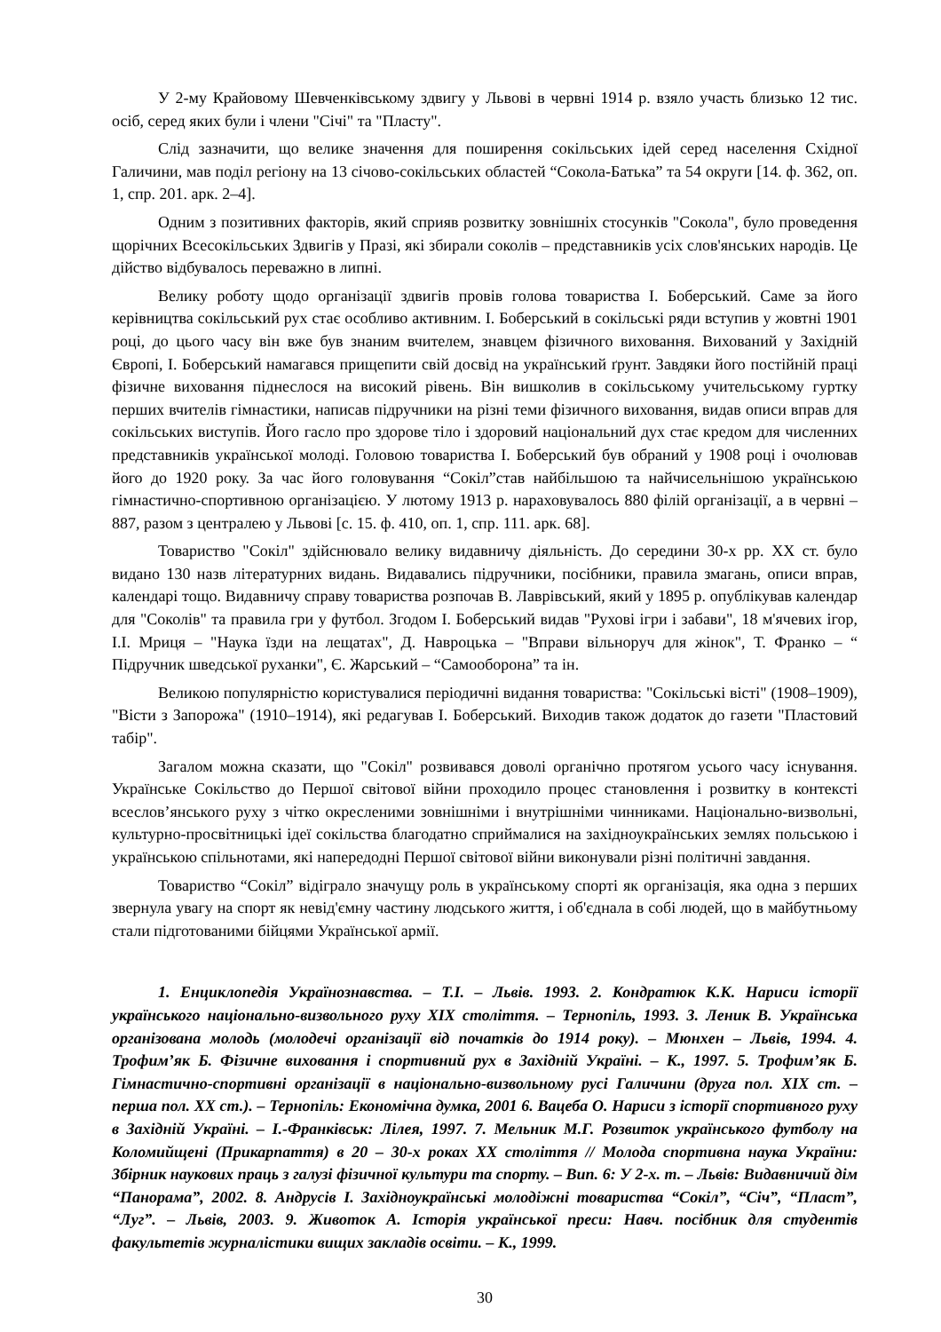У 2-му Крайовому Шевченківському здвигу у Львові в червні 1914 р. взяло участь близько 12 тис. осіб, серед яких були і члени "Січі" та "Пласту".
Слід зазначити, що велике значення для поширення сокільських ідей серед населення Східної Галичини, мав поділ регіону на 13 січово-сокільських областей “Сокола-Батька” та 54 округи [14. ф. 362, оп. 1, спр. 201. арк. 2–4].
Одним з позитивних факторів, який сприяв розвитку зовнішніх стосунків "Сокола", було проведення щорічних Всесокільських Здвигів у Празі, які збирали соколів – представників усіх слов'янських народів. Це дійство відбувалось переважно в липні.
Велику роботу щодо організації здвигів провів голова товариства І. Боберський. Саме за його керівництва сокільський рух стає особливо активним. І. Боберський в сокільські ряди вступив у жовтні 1901 році, до цього часу він вже був знаним вчителем, знавцем фізичного виховання. Вихований у Західній Європі, І. Боберський намагався прищепити свій досвід на український ґрунт. Завдяки його постійній праці фізичне виховання піднеслося на високий рівень. Він вишколив в сокільському учительському гуртку перших вчителів гімнастики, написав підручники на різні теми фізичного виховання, видав описи вправ для сокільських виступів. Його гасло про здорове тіло і здоровий національний дух стає кредом для численних представників української молоді. Головою товариства І. Боберський був обраний у 1908 році і очолював його до 1920 року. За час його головування “Сокіл”став найбільшою та найчисельнішою українською гімнастично-спортивною організацією. У лютому 1913 р. нараховувалось 880 філій організації, а в червні – 887, разом з централею у Львові [с. 15. ф. 410, оп. 1, спр. 111. арк. 68].
Товариство "Сокіл" здійснювало велику видавничу діяльність. До середини 30-х рр. ХХ ст. було видано 130 назв літературних видань. Видавались підручники, посібники, правила змагань, описи вправ, календарі тощо. Видавничу справу товариства розпочав В. Лаврівський, який у 1895 р. опублікував календар для "Соколів" та правила гри у футбол. Згодом І. Боберський видав "Рухові ігри і забави", 18 м'ячевих ігор, І.І. Мриця – "Наука їзди на лещатах", Д. Навроцька – "Вправи вільноруч для жінок", Т. Франко – “ Підручник шведської руханки", Є. Жарський – “Самооборона” та ін.
Великою популярністю користувалися періодичні видання товариства: "Сокільські вісті" (1908–1909), "Вісти з Запорожа" (1910–1914), які редагував І. Боберський. Виходив також додаток до газети "Пластовий табір".
Загалом можна сказати, що "Сокіл" розвивався доволі органічно протягом усього часу існування. Українське Сокільство до Першої світової війни проходило процес становлення і розвитку в контексті всеслов’янського руху з чітко окресленими зовнішніми і внутрішніми чинниками. Національно-визвольні, культурно-просвітницькі ідеї сокільства благодатно сприймалися на західноукраїнських землях польською і українською спільнотами, які напередодні Першої світової війни виконували різні політичні завдання.
Товариство “Сокіл” відіграло значущу роль в українському спорті як організація, яка одна з перших звернула увагу на спорт як невід'ємну частину людського життя, і об'єднала в собі людей, що в майбутньому стали підготованими бійцями Української армії.
1. Енциклопедія Українознавства. – Т.І. – Львів. 1993. 2. Кондратюк К.К. Нариси історії українського національно-визвольного руху ХІХ століття. – Тернопіль, 1993. 3. Леник В. Українська організована молодь (молодечі організації від початків до 1914 року). – Мюнхен – Львів, 1994. 4. Трофим’як Б. Фізичне виховання і спортивний рух в Західній Україні. – К., 1997. 5. Трофим’як Б. Гімнастично-спортивні організації в національно-визвольному русі Галичини (друга пол. ХІХ ст. – перша пол. ХХ ст.). – Тернопіль: Економічна думка, 2001 6. Вацеба О. Нариси з історії спортивного руху в Західній Україні. – І.-Франківськ: Лілея, 1997. 7. Мельник М.Г. Розвиток українського футболу на Коломийщені (Прикарпаття) в 20 – 30-х роках ХХ століття // Молода спортивна наука України: Збірник наукових праць з галузі фізичної культури та спорту. – Вип. 6: У 2-х. т. – Львів: Видавничий дім “Панорама”, 2002. 8. Андрусів І. Західноукраїнські молодіжні товариства “Сокіл”, “Січ”, “Пласт”, “Луг”. – Львів, 2003. 9. Животок А. Історія української преси: Навч. посібник для студентів факультетів журналістики вищих закладів освіти. – К., 1999.
30